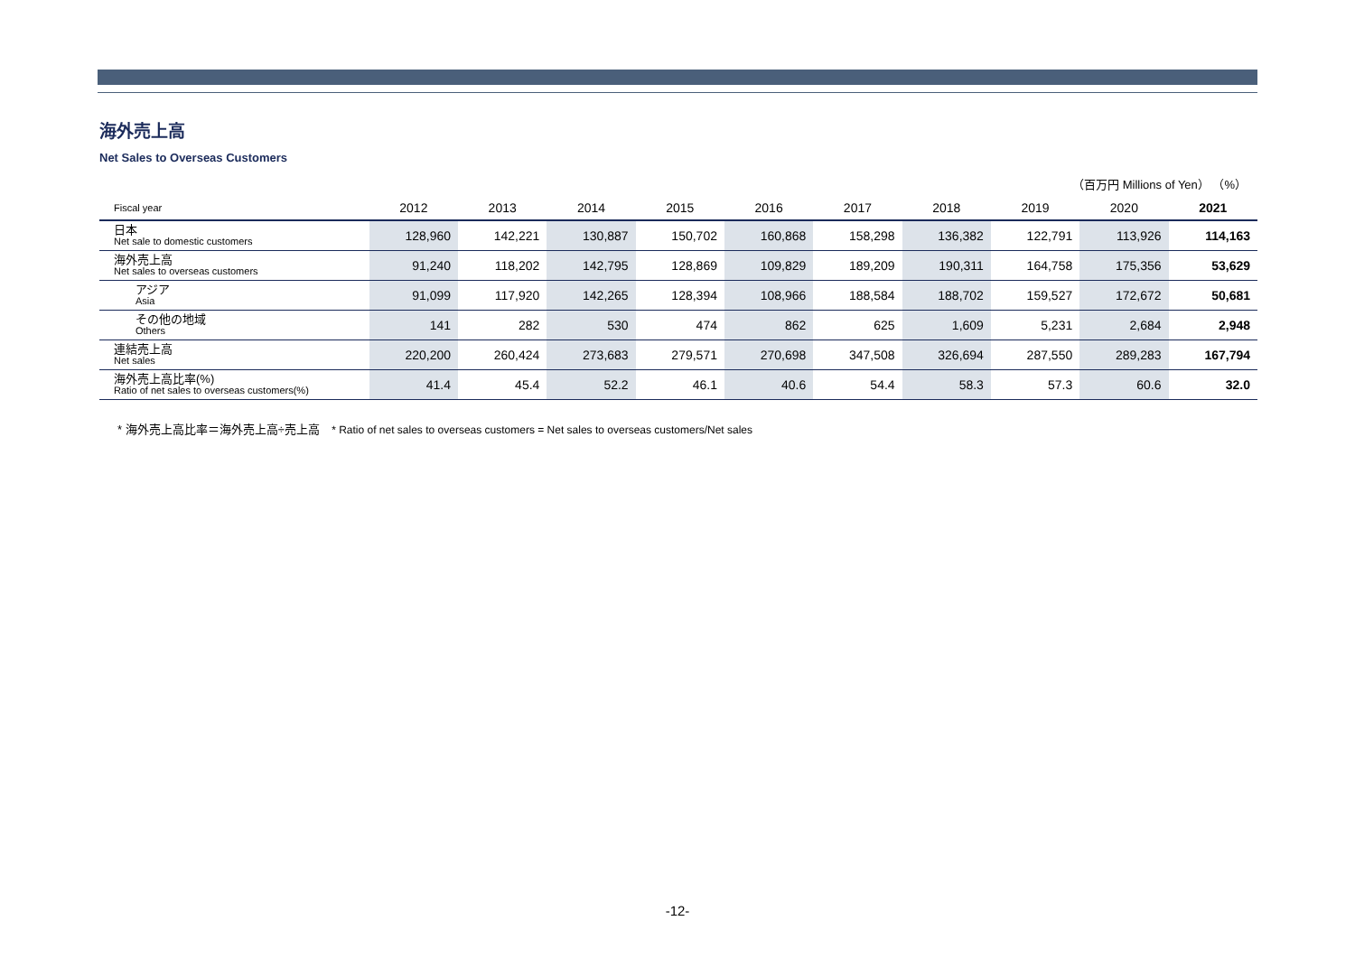海外売上高
Net Sales to Overseas Customers
（百万円 Millions of Yen） （%）
| Fiscal year | 2012 | 2013 | 2014 | 2015 | 2016 | 2017 | 2018 | 2019 | 2020 | 2021 |
| --- | --- | --- | --- | --- | --- | --- | --- | --- | --- | --- |
| 日本 Net sale to domestic customers | 128,960 | 142,221 | 130,887 | 150,702 | 160,868 | 158,298 | 136,382 | 122,791 | 113,926 | 114,163 |
| 海外売上高 Net sales to overseas customers | 91,240 | 118,202 | 142,795 | 128,869 | 109,829 | 189,209 | 190,311 | 164,758 | 175,356 | 53,629 |
| アジア Asia | 91,099 | 117,920 | 142,265 | 128,394 | 108,966 | 188,584 | 188,702 | 159,527 | 172,672 | 50,681 |
| その他の地域 Others | 141 | 282 | 530 | 474 | 862 | 625 | 1,609 | 5,231 | 2,684 | 2,948 |
| 連結売上高 Net sales | 220,200 | 260,424 | 273,683 | 279,571 | 270,698 | 347,508 | 326,694 | 287,550 | 289,283 | 167,794 |
| 海外売上高比率(%) Ratio of net sales to overseas customers(%) | 41.4 | 45.4 | 52.2 | 46.1 | 40.6 | 54.4 | 58.3 | 57.3 | 60.6 | 32.0 |
* 海外売上高比率＝海外売上高÷売上高 * Ratio of net sales to overseas customers = Net sales to overseas customers/Net sales
-12-